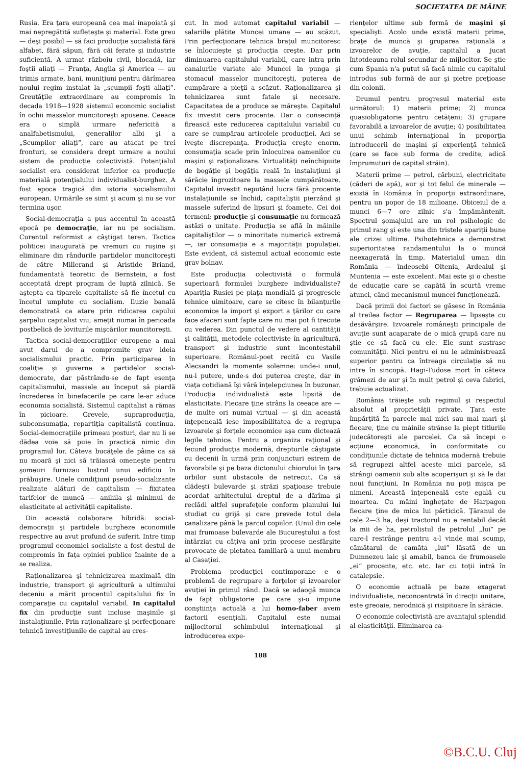SOCIETATEA DE MÂINE
Rusia. Era ţara europeană cea mai înapoiată şi mai nepregătită sufleteşte şi material. Este greu — deşi posibil — să faci producţie socialistă fără alfabet, fără săpun, fără căi ferate şi industrie suficientă. A urmat războiu civil, blocadă, iar foştii aliaţi — Franţa, Anglia şi America — au trimis armate, bani, muniţiuni pentru dărîmarea noului regim instalat la „scumpii foşti aliaţi“. Greutăţile extraordinare au compromis în decada 1918—1928 sistemul economic socialist în ochii masselor muncitoreşti apusene. Ceeace era o simplă urmare nefericită a analfabetismului, generalilor albi şi a „Scumpilor aliaţi“, care au atacat pe trei fronturi, se considera drept urmare a noului sistem de producţie colectivistă. Potenţialul socialist era considerat inferior ca producţie materială potenţialului individualist-burghez. A fost epoca tragică din istoria socialismului european. Urmările se simt şi acum şi nu se vor termina uşor.
Social-democraţia a pus accentul în această epocă pe democraţie, iar nu pe socialism. Curentul reformist a câştigat teren. Tactica politicei inaugurată pe vremuri cu ruşine şi eliminare din rândurile partidelor muncitoreşti de către Millerand şi Aristide Briand, fundamentată teoretic de Bernstein, a fost acceptată drept program de luptă zilnică. Se aştepta ca tiparele capitaliste să fie încetul cu încetul umplute cu socialism. Iluzie banală demonstrată ca atare prin ridicarea capului şarpelui capitalist viu, ameţit numai în perioada postbelică de loviturile mişcărilor muncitoreşti.
Tactica social-democraţiilor europene a mai avut darul de a compromite grav ideia socialismului practic. Prin participarea în coaliţie şi guverne a partidelor social-democrate, dar păstrându-se de fapt esenţa capitalismului, massele au început să piardă încrederea în binefacerile pe care le-ar aduce economia socialistă. Sistemul capitalist a rămas în picioare. Grevele, supraproducţia, subconsumaţia, repartiţia capitalistă continua. Social-democraţiile primeau posturi, dar nu li se dădea voie să puie în practică nimic din programul lor. Câteva bucăţele de pâine ca să nu moară şi nici să trăiască omeneşte pentru şomeuri furnizau lustrul unui edificiu în prăbuşire. Unele condiţiuni pseudo-socializante realizate alături de capitalism — fixitatea tarifelor de muncă — anihila şi minimul de elasticitate al activităţii capitaliste.
Din această colaborare hibridă: social-democraţii şi partidele burgheze economiile respective au avut profund de suferit. Intre timp programul economiei socialiste a fost destul de compromis în faţa opiniei publice înainte de a se realiza.
Raţionalizarea şi tehnicizarea maximală din industrie, transport şi agricultură a ultimului deceniu a mărit procentul capitalului fix în comparaţie cu capitalul variabil. In capitalul fix din producţie sunt incluse maşinile şi instalaţiunile. Prin raţionalizare şi perfecţionare tehnică investiţiunile de capital au cres-
cut. In mod automat capitalul variabil — salariile plătite Muncei umane — au scăzut. Prin perfecţionare tehnică braţul muncitoresc se înlocuieşte şi producţia creşte. Dar prin diminuarea capitalului variabil, care intra prin canalurile variate ale Muncei în punga şi stomacul masselor muncitoreşti, puterea de cumpărare a pieţii a scăzut. Raţionalizarea şi tehnicizarea sunt fatale şi necesare. Capacitatea de a produce se măreşte. Capitalul fix investit cere procente. Dar o consecinţă firească este reducerea capitalului variabil cu care se cumpărau articolele producţiei. Aci se iveşte discrepanţa. Producţia creşte enorm, consumaţia scade prin înlocuirea oamenilor cu maşini şi raţionalizare. Virtualităţi neînchipuite de bogăţie şi bogăţia reală în instalaţiuni şi sărăcie îngrozitoare la massele cumpărătoare. Capitalul investit neputând lucra fără procente instalaţiunile se închid, capitaliştii pierzând şi massele suferind de lipsuri şi foamete. Cei doi termeni: producţie şi consumaţie nu formează astăzi o unitate. Producţia se află în mâinile capitaliştilor — o minoritate numerică extremă —, iar consumaţia e a majorităţii populaţiei. Este evident, că sistemul actual economic este grav bolnav.
Este producţia colectivistă o formulă superioară formulei burgheze individualiste? Apariţia Rusiei pe piaţa mondială şi progresele tehnice uimitoare, care se citesc în bilanţurile economice la import şi export a ţărilor cu care face afaceri sunt fapte care nu mai pot fi trecute cu vederea. Din punctul de vedere al cantităţii şi calităţii, metodele colectiviste în agricultură, transport şi industrie sunt incontestabil superioare. Românul-poet recită cu Vasile Alecsandri la momente solemne: unde-i unul, nu-i putere, unde-s doi puterea creşte, dar în viaţa cotidiană îşi vâră înţelepciunea în buzunar. Producţia individualistă este lipsită de elasticitate. Fiecare ţine strâns la ceeace are — de multe ori numai virtual — şi din această înţepeneală iese imposibilitatea de a regrupa izvoarele şi forţele economice aşa cum dictează legile tehnice. Pentru a organiza raţional şi fecund producţia modernă, drepturile câştigate cu decenii în urmă prin conjuncturi estrem de favorabile şi pe baza dictonului chiorului în ţara orbilor sunt obstacole de netrecut. Ca să clădeşti bulevarde şi străzi spaţioase trebuie acordat arhitectului dreptul de a dărîma şi reclădi altfel suprafeţele conform planului lui studiat cu grijă şi care prevede totul dela canalizare până la parcul copiilor. (Unul din cele mai frumoase bulevarde ale Bucureştului a fost întârziat cu câţiva ani prin procese nesfârşite provocate de pietatea familiară a unui membru al Casaţiei.
Problema producţiei contimporane e o problemă de regrupare a forţelor şi izvoarelor avuţiei în primul rând. Dacă se adaogă munca de fapt obligatorie pe care şi-o impune conştiinţa actuală a lui homo-faber avem factorii esenţiali. Capitalul este numai mijlocitorul schimbului internaţional şi introducerea expe-
rienţelor ultime sub formă de maşini şi specialişti. Acolo unde există materii prime, braţe de muncă şi gruparea raţională a izvoarelor de avuţie, capitalul a jucat întotdeauna rolul secundar de mijlocitor. Se ştie cum Spania n'a putut să facă nimic cu capitalul introdus sub formă de aur şi pietre preţioase din colonii.
Drumul pentru progresul material este următorul: 1) materii prime; 2) munca quasiobligatorie pentru cetăţeni; 3) grupare favorabilă a izvoarelor de avuţie; 4) posibilitatea unui schimb internaţional în proporţia introducerii de maşini şi experienţă tehnică (care se face sub forma de credite, adică împrumuturi de capital străin).
Materii prime — petrol, cărbuni, electricitate (căderi de apă), aur şi tot felul de minerale — există în România în proporţii extraordinare, pentru un popor de 18 milioane. Obiceiul de a munci 6—7 ore zilnic s'a împământenit. Spectrul şomajului are un rol psihologic de primul rang şi este una din tristele apariţii bune ale crizei ultime. Psihotehnica a demonstrat superioritatea randamentului la o muncă neexagerată în timp. Materialul uman din România — îndeosebi Oltenia, Ardealul şi Muntenia — este excelent. Mai este şi o chestie de educaţie care se capătă în scurtă vreme atunci, când mecanismul muncei funcţionează.
Dacă primii doi factori se găsesc în România al treilea factor — Regruparea — lipseşte cu desăvârşire. Izvoarele româneşti principale de avuţie sunt acaparate de o mică grupă care nu ştie ce să facă cu ele. Ele sunt sustrase comunităţii. Nici pentru ei nu le administrează superior pentru ca întreaga circulaţie să nu intre în sincopă. Hagi-Tudose mort în câteva grămezi de aur şi în mult petrol şi ceva fabrici, trebuie actualizat.
România trăieşte sub regimul şi respectul absolut al proprietăţii private. Ţara este împărţită în parcele mai mici sau mai mari şi fiecare, ţine cu mâinile strânse la piept titlurile judecătoreşti ale parcelei. Ca să începi o acţiune economică, în conformitate cu condiţiunile dictate de tehnica modernă trebuie să regrupezi altfel aceste mici parcele, să strângi oamenii sub alte acoperişuri şi să le dai noui funcţiuni. In România nu poţi mişca pe nimeni. Această înţepeneală este egală cu moartea. Cu mâini îngheţate de Harpagon fiecare ţine de mica lui părticică. Ţăranul de cele 2—3 ha, deşi tractorul nu e rentabil decât la mii de ha, petrolistul de petrolul „lui“ pe care-l restrânge pentru a-l vinde mai scump, cămătarul de camăta „lui“ lăsată de un Dumnezeu laic şi amabil, banca de frumoasele „ei“ procente, etc. etc. Iar cu toţii intră în catalepsie.
O economie actuală pe baze exagerat individualiste, neconcentrată în direcţii unitare, este greoaie, nerodnică şi risipitoare în sărăcie.
O economie colectivistă are avantajul splendid al elasticităţii. Eliminarea ca-
188
©B.C.U. Cluj